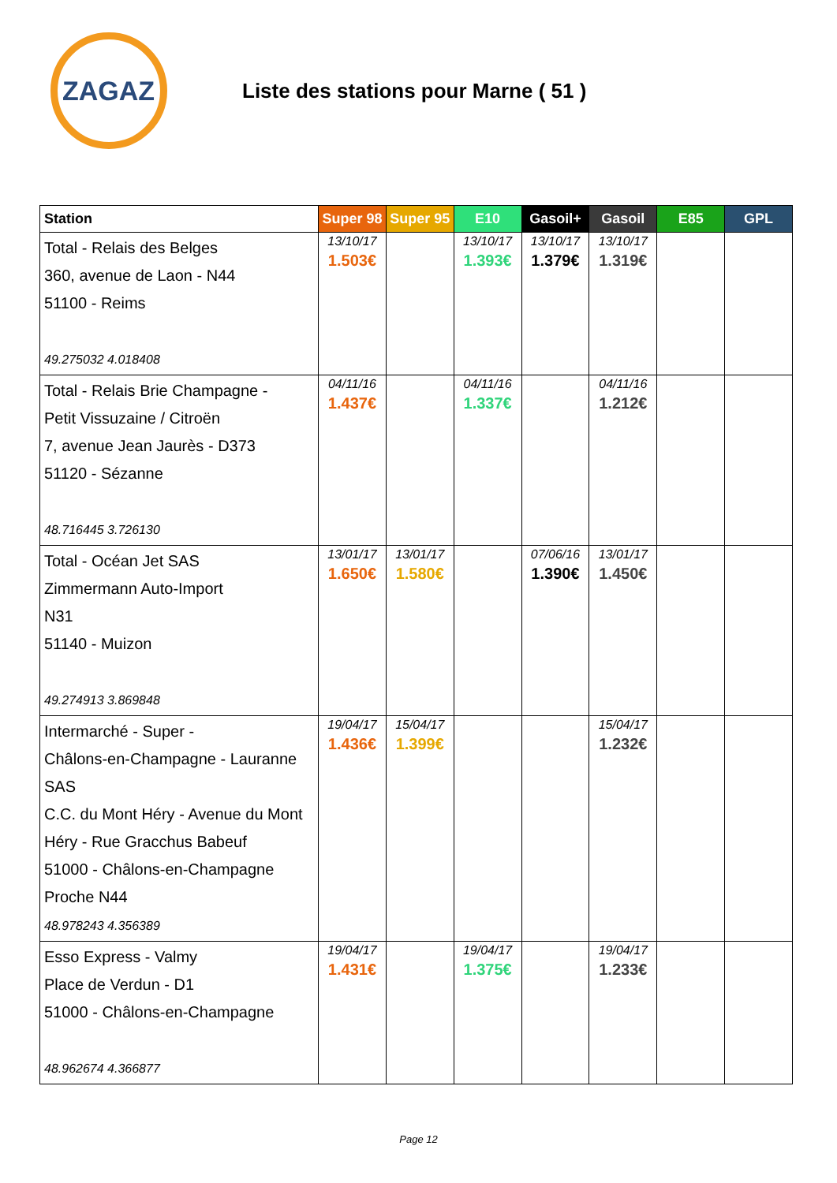ZAGAZ
Liste des stations pour Marne ( 51 )
| Station | Super 98 | Super 95 | E10 | Gasoil+ | Gasoil | E85 | GPL |
| --- | --- | --- | --- | --- | --- | --- | --- |
| Total - Relais des Belges 360, avenue de Laon - N44 51100 - Reims 49.275032 4.018408 | 13/10/17 1.503€ | | 13/10/17 1.393€ | 13/10/17 1.379€ | 13/10/17 1.319€ | | |
| Total - Relais Brie Champagne - Petit Vissuzaine / Citroën 7, avenue Jean Jaurès - D373 51120 - Sézanne 48.716445 3.726130 | 04/11/16 1.437€ | | 04/11/16 1.337€ | | 04/11/16 1.212€ | | |
| Total - Océan Jet SAS Zimmermann Auto-Import N31 51140 - Muizon 49.274913 3.869848 | 13/01/17 1.650€ | 13/01/17 1.580€ | | 07/06/16 1.390€ | 13/01/17 1.450€ | | |
| Intermarché - Super - Châlons-en-Champagne - Lauranne SAS C.C. du Mont Héry - Avenue du Mont Héry - Rue Gracchus Babeuf 51000 - Châlons-en-Champagne Proche N44 48.978243 4.356389 | 19/04/17 1.436€ | 15/04/17 1.399€ | | | 15/04/17 1.232€ | | |
| Esso Express - Valmy Place de Verdun - D1 51000 - Châlons-en-Champagne 48.962674 4.366877 | 19/04/17 1.431€ | | 19/04/17 1.375€ | | 19/04/17 1.233€ | | |
Page 12